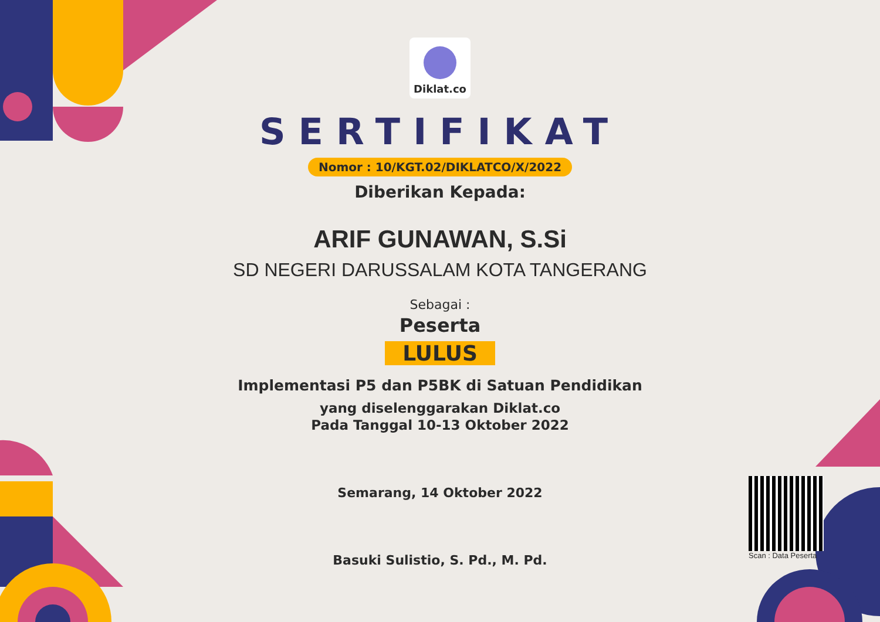Diklat.co
SERTIFIKAT
Nomor : 10/KGT.02/DIKLATCO/X/2022
Diberikan Kepada:
ARIF GUNAWAN, S.Si
SD NEGERI DARUSSALAM KOTA TANGERANG
Sebagai :
Peserta
LULUS
Implementasi P5 dan P5BK di Satuan Pendidikan
yang diselenggarakan Diklat.co
Pada Tanggal 10-13 Oktober 2022
Semarang, 14 Oktober 2022
Basuki Sulistio, S. Pd., M. Pd.
Scan : Data Peserta